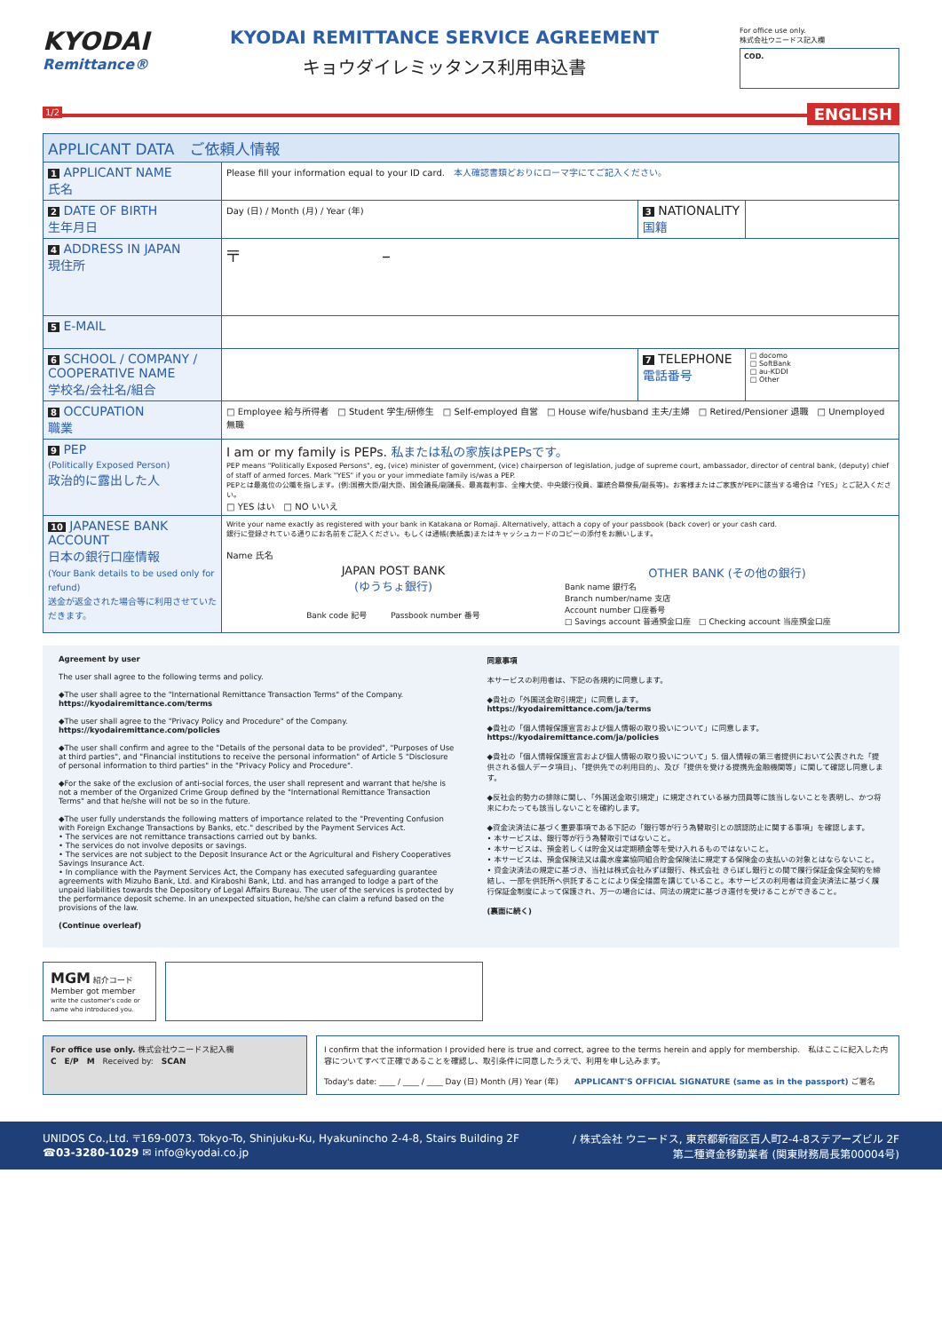KYODAI
Remittance®
KYODAI REMITTANCE SERVICE AGREEMENT
キョウダイレミッタンス利用申込書
For office use only.
株式会社ウニードス記入欄
COD.
1/2 ENGLISH
| APPLICANT DATA ご依頼人情報 | | | |
| 1 APPLICANT NAME 氏名 | Please fill your information equal to your ID card. 本人確認書類どおりにローマ字にてご記入ください。 | | |
| 2 DATE OF BIRTH 生年月日 | Day (日) / Month (月) / Year (年) | 3 NATIONALITY 国籍 | |
| 4 ADDRESS IN JAPAN 現住所 | 〒 – | | |
| 5 E-MAIL | | | |
| 6 SCHOOL / COMPANY / COOPERATIVE NAME 学校名/会社名/組合 | | 7 TELEPHONE 電話番号 | □ docomo □ SoftBank □ au-KDDI □ Other |
| 8 OCCUPATION 職業 | □ Employee 給与所得者 □ Student 学生/研修生 □ Self-employed 自営 □ House wife/husband 主夫/主婦 □ Retired/Pensioner 退職 □ Unemployed 無職 | | |
| 9 PEP (Politically Exposed Person) 政治的に露出した人 | I am or my family is PEPs. 私または私の家族はPEPsです。 PEP means "Politically Exposed Persons", eg, (vice) minister of government, (vice) chairperson of legislation, judge of supreme court, ambassador, director of central bank, (deputy) chief of staff of armed forces. Mark "YES" if you or your immediate family is/was a PEP. PEPとは最高位の公職を指します。(例:国務大臣/副大臣、国会議長/副議長、最高裁判事、全権大使、中央銀行役員、軍統合幕僚長/副長等)。お客様またはご家族がPEPに該当する場合は「YES」とご記入ください。 □ YES はい □ NO いいえ | | |
| 10 JAPANESE BANK ACCOUNT 日本の銀行口座情報 (Your Bank details to be used only for refund) 送金が返金された場合等に利用させていただきます。 | Write your name exactly as registered with your bank in Katakana or Romaji. Alternatively, attach a copy of your passbook (back cover) or your cash card. 銀行に登録されている通りにお名前をご記入ください。もしくは通帳(表紙裏)またはキャッシュカードのコピーの添付をお願いします。 Name 氏名 / JAPAN POST BANK (ゆうちょ銀行) Bank code 記号 Passbook number 番号 / OTHER BANK (その他の銀行) Bank name 銀行名 Branch number/name 支店 Account number 口座番号 □ Savings account 普通預金口座 □ Checking account 当座預金口座 / | | |
Agreement by user
The user shall agree to the following terms and policy.
◆The user shall agree to the "International Remittance Transaction Terms" of the Company.
https://kyodairemittance.com/terms
◆The user shall agree to the "Privacy Policy and Procedure" of the Company.
https://kyodairemittance.com/policies
◆The user shall confirm and agree to the "Details of the personal data to be provided", "Purposes of Use at third parties", and "Financial institutions to receive the personal information" of Article 5 "Disclosure of personal information to third parties" in the "Privacy Policy and Procedure".
◆For the sake of the exclusion of anti-social forces, the user shall represent and warrant that he/she is not a member of the Organized Crime Group defined by the "International Remittance Transaction Terms" and that he/she will not be so in the future.
◆The user fully understands the following matters of importance related to the "Preventing Confusion with Foreign Exchange Transactions by Banks, etc." described by the Payment Services Act.
• The services are not remittance transactions carried out by banks.
• The services do not involve deposits or savings.
• The services are not subject to the Deposit Insurance Act or the Agricultural and Fishery Cooperatives Savings Insurance Act.
• In compliance with the Payment Services Act, the Company has executed safeguarding guarantee agreements with Mizuho Bank, Ltd. and Kiraboshi Bank, Ltd. and has arranged to lodge a part of the unpaid liabilities towards the Depository of Legal Affairs Bureau. The user of the services is protected by the performance deposit scheme. In an unexpected situation, he/she can claim a refund based on the provisions of the law.
(Continue overleaf)
同意事項
本サービスの利用者は、下記の各規約に同意します。
◆貴社の「外国送金取引規定」に同意します。
https://kyodairemittance.com/ja/terms
◆貴社の「個人情報保護宣言および個人情報の取り扱いについて」に同意します。
https://kyodairemittance.com/ja/policies
◆貴社の「個人情報保護宣言および個人情報の取り扱いについて」5. 個人情報の第三者提供において公表された「提供される個人データ項目」、「提供先での利用目的」、及び「提供を受ける提携先金融機関等」に関して確認し同意します。
◆反社会的勢力の排除に関し、「外国送金取引規定」に規定されている暴力団員等に該当しないことを表明し、かつ将来にわたっても該当しないことを確約します。
◆資金決済法に基づく重要事項である下記の「銀行等が行う為替取引との誤認防止に関する事項」を確認します。
• 本サービスは、銀行等が行う為替取引ではないこと。
• 本サービスは、預金若しくは貯金又は定期積金等を受け入れるものではないこと。
• 本サービスは、預金保険法又は農水産業協同組合貯金保険法に規定する保険金の支払いの対象とはならないこと。
• 資金決済法の規定に基づき、当社は株式会社みずほ銀行、株式会社 きらぼし銀行との間で履行保証金保全契約を締結し、一部を供託所へ供託することにより保全措置を講じていること。本サービスの利用者は資金決済法に基づく履行保証金制度によって保護され、万一の場合には、同法の規定に基づき還付を受けることができること。
(裏面に続く)
MGM 紹介コード
Member got member
write the customer's code or name who introduced you.
For office use only. 株式会社ウニードス記入欄
C　E/P　M　Received by:　SCAN
I confirm that the information I provided here is true and correct, agree to the terms herein and apply for membership.　私はここに記入した内容についてすべて正確であることを確認し、取引条件に同意したうえで、利用を申し込みます。
Today's date: ____ / ____ / ____ Day (日) Month (月) Year (年)　　APPLICANT'S OFFICIAL SIGNATURE (same as in the passport) ご署名
UNIDOS Co.,Ltd. 〒169-0073. Tokyo-To, Shinjuku-Ku, Hyakunincho 2-4-8, Stairs Building 2F
☎03-3280-1029 ✉ info@kyodai.co.jp
/ 株式会社 ウニードス, 東京都新宿区百人町2-4-8ステアーズビル 2F
第二種資金移動業者 (関東財務局長第00004号)